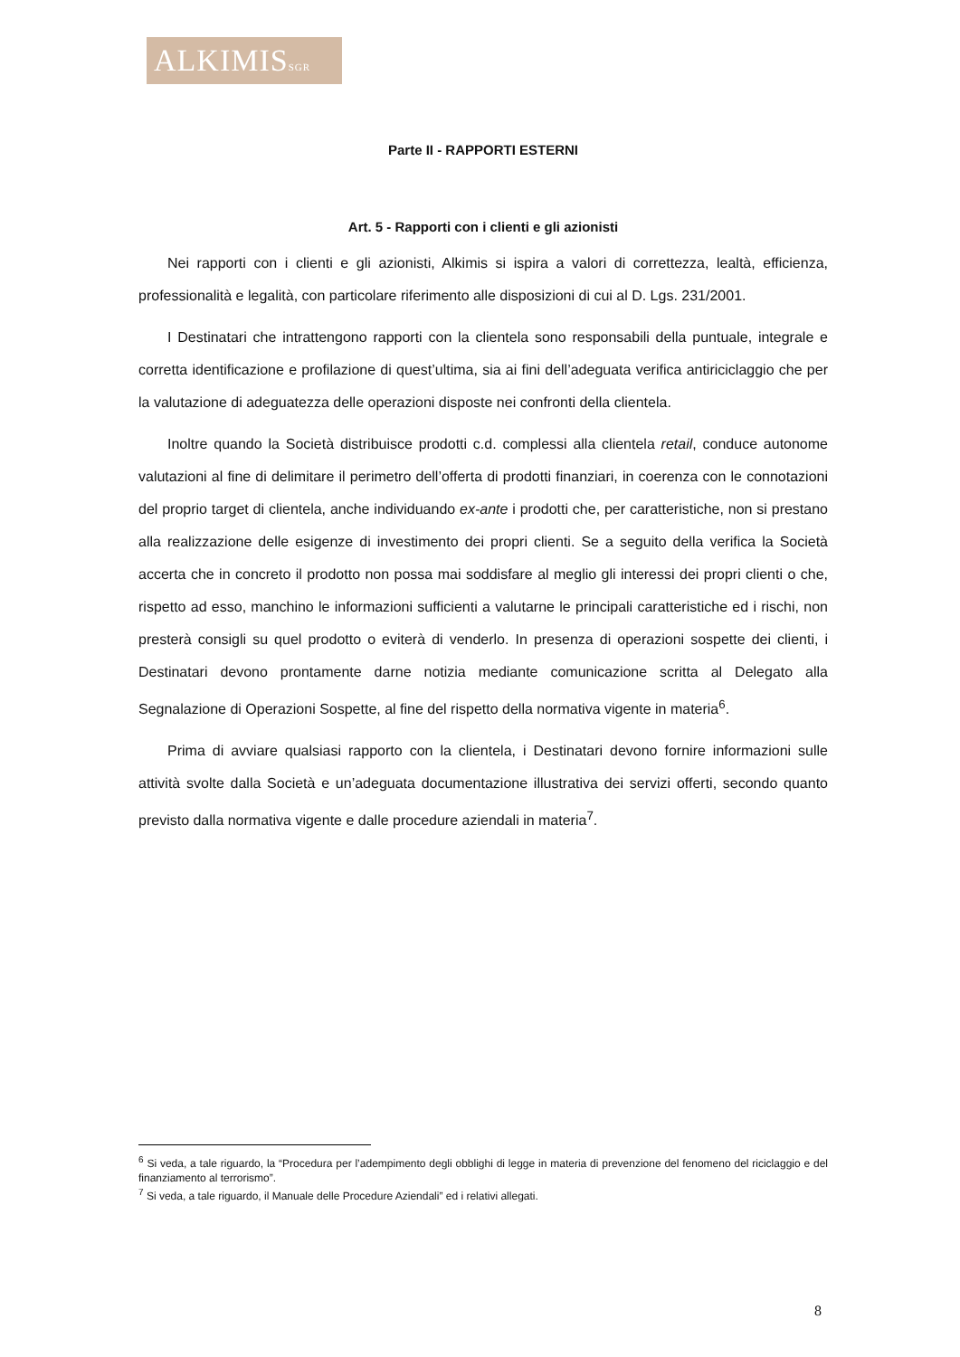ALKIMISSGR
Parte II - RAPPORTI ESTERNI
Art. 5 - Rapporti con i clienti e gli azionisti
Nei rapporti con i clienti e gli azionisti, Alkimis si ispira a valori di correttezza, lealtà, efficienza, professionalità e legalità, con particolare riferimento alle disposizioni di cui al D. Lgs. 231/2001.
I Destinatari che intrattengono rapporti con la clientela sono responsabili della puntuale, integrale e corretta identificazione e profilazione di quest’ultima, sia ai fini dell’adeguata verifica antiriciclaggio che per la valutazione di adeguatezza delle operazioni disposte nei confronti della clientela.
Inoltre quando la Società distribuisce prodotti c.d. complessi alla clientela retail, conduce autonome valutazioni al fine di delimitare il perimetro dell’offerta di prodotti finanziari, in coerenza con le connotazioni del proprio target di clientela, anche individuando ex-ante i prodotti che, per caratteristiche, non si prestano alla realizzazione delle esigenze di investimento dei propri clienti. Se a seguito della verifica la Società accerta che in concreto il prodotto non possa mai soddisfare al meglio gli interessi dei propri clienti o che, rispetto ad esso, manchino le informazioni sufficienti a valutarne le principali caratteristiche ed i rischi, non presterà consigli su quel prodotto o eviterà di venderlo. In presenza di operazioni sospette dei clienti, i Destinatari devono prontamente darne notizia mediante comunicazione scritta al Delegato alla Segnalazione di Operazioni Sospette, al fine del rispetto della normativa vigente in materia<sup>6</sup>.
Prima di avviare qualsiasi rapporto con la clientela, i Destinatari devono fornire informazioni sulle attività svolte dalla Società e un’adeguata documentazione illustrativa dei servizi offerti, secondo quanto previsto dalla normativa vigente e dalle procedure aziendali in materia<sup>7</sup>.
<sup>6</sup> Si veda, a tale riguardo, la “Procedura per l’adempimento degli obblighi di legge in materia di prevenzione del fenomeno del riciclaggio e del finanziamento al terrorismo”.
<sup>7</sup> Si veda, a tale riguardo, il Manuale delle Procedure Aziendali” ed i relativi allegati.
8